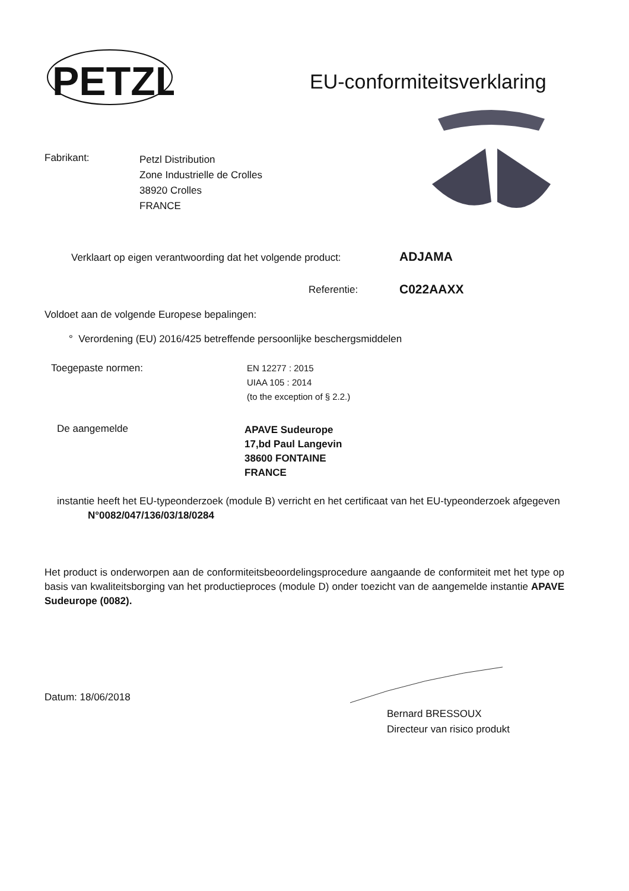PETZL
EU-conformiteitsverklaring
Fabrikant:
Petzl Distribution
Zone Industrielle de Crolles
38920 Crolles
FRANCE
Verklaart op eigen verantwoording dat het volgende product:
ADJAMA
Referentie: C022AAXX
Voldoet aan de volgende Europese bepalingen:
° Verordening (EU) 2016/425 betreffende persoonlijke beschergsmiddelen
Toegepaste normen:
EN 12277 : 2015
UIAA 105 : 2014
(to the exception of § 2.2.)
De aangemelde
APAVE Sudeurope
17,bd Paul Langevin
38600 FONTAINE
FRANCE
instantie heeft het EU-typeonderzoek (module B) verricht en het certificaat van het EU-typeonderzoek afgegeven
N°0082/047/136/03/18/0284
Het product is onderworpen aan de conformiteitsbeoordelingsprocedure aangaande de conformiteit met het type op basis van kwaliteitsborging van het productieproces (module D) onder toezicht van de aangemelde instantie APAVE Sudeurope (0082).
Datum: 18/06/2018
Bernard BRESSOUX
Directeur van risico produkt